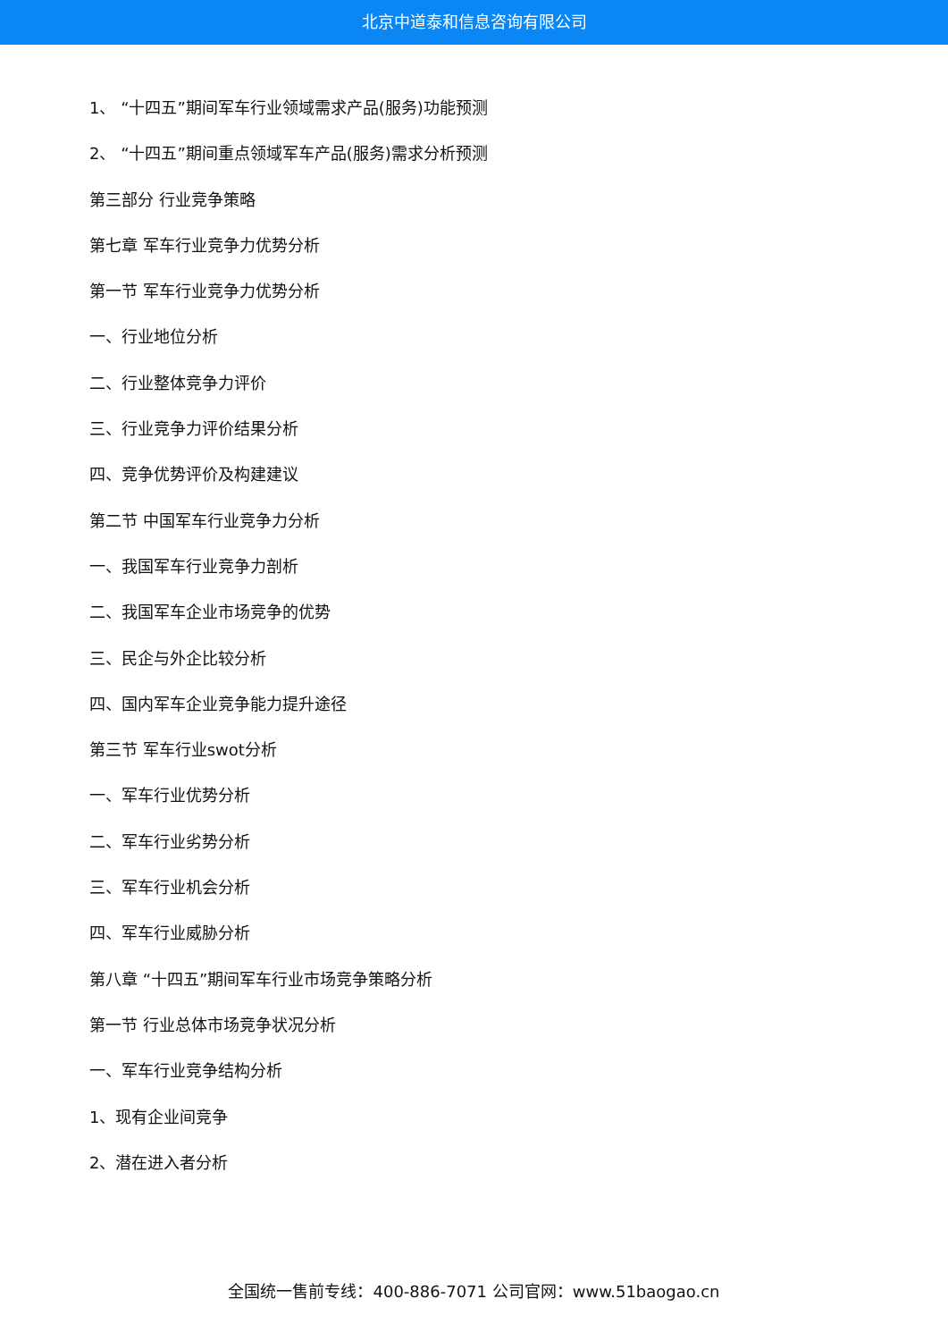北京中道泰和信息咨询有限公司
1、 “十四五”期间军车行业领域需求产品(服务)功能预测
2、 “十四五”期间重点领域军车产品(服务)需求分析预测
第三部分 行业竞争策略
第七章 军车行业竞争力优势分析
第一节 军车行业竞争力优势分析
一、行业地位分析
二、行业整体竞争力评价
三、行业竞争力评价结果分析
四、竞争优势评价及构建建议
第二节 中国军车行业竞争力分析
一、我国军车行业竞争力剖析
二、我国军车企业市场竞争的优势
三、民企与外企比较分析
四、国内军车企业竞争能力提升途径
第三节 军车行业swot分析
一、军车行业优势分析
二、军车行业劣势分析
三、军车行业机会分析
四、军车行业威胁分析
第八章 “十四五”期间军车行业市场竞争策略分析
第一节 行业总体市场竞争状况分析
一、军车行业竞争结构分析
1、现有企业间竞争
2、潜在进入者分析
全国统一售前专线：400-886-7071 公司官网：www.51baogao.cn